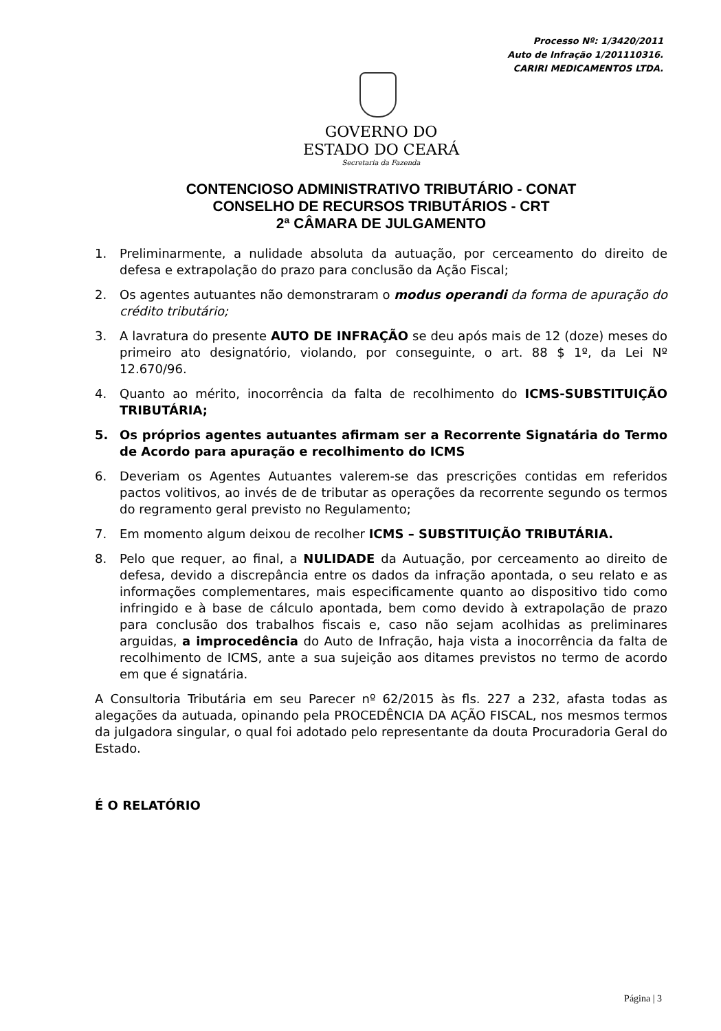Processo Nº: 1/3420/2011
Auto de Infração 1/201110316.
CARIRI MEDICAMENTOS LTDA.
GOVERNO DO
ESTADO DO CEARÁ
Secretaria da Fazenda
CONTENCIOSO ADMINISTRATIVO TRIBUTÁRIO - CONAT
CONSELHO DE RECURSOS TRIBUTÁRIOS - CRT
2ª CÂMARA DE JULGAMENTO
1. Preliminarmente, a nulidade absoluta da autuação, por cerceamento do direito de defesa e extrapolação do prazo para conclusão da Ação Fiscal;
2. Os agentes autuantes não demonstraram o modus operandi da forma de apuração do crédito tributário;
3. A lavratura do presente AUTO DE INFRAÇÃO se deu após mais de 12 (doze) meses do primeiro ato designatório, violando, por conseguinte, o art. 88 $ 1º, da Lei Nº 12.670/96.
4. Quanto ao mérito, inocorrência da falta de recolhimento do ICMS-SUBSTITUIÇÃO TRIBUTÁRIA;
5. Os próprios agentes autuantes afirmam ser a Recorrente Signatária do Termo de Acordo para apuração e recolhimento do ICMS
6. Deveriam os Agentes Autuantes valerem-se das prescrições contidas em referidos pactos volitivos, ao invés de de tributar as operações da recorrente segundo os termos do regramento geral previsto no Regulamento;
7. Em momento algum deixou de recolher ICMS – SUBSTITUIÇÃO TRIBUTÁRIA.
8. Pelo que requer, ao final, a NULIDADE da Autuação, por cerceamento ao direito de defesa, devido a discrepância entre os dados da infração apontada, o seu relato e as informações complementares, mais especificamente quanto ao dispositivo tido como infringido e à base de cálculo apontada, bem como devido à extrapolação de prazo para conclusão dos trabalhos fiscais e, caso não sejam acolhidas as preliminares arguidas, a improcedência do Auto de Infração, haja vista a inocorrência da falta de recolhimento de ICMS, ante a sua sujeição aos ditames previstos no termo de acordo em que é signatária.
A Consultoria Tributária em seu Parecer nº 62/2015 às fls. 227 a 232, afasta todas as alegações da autuada, opinando pela PROCEDÊNCIA DA AÇÃO FISCAL, nos mesmos termos da julgadora singular, o qual foi adotado pelo representante da douta Procuradoria Geral do Estado.
É O RELATÓRIO
Página | 3